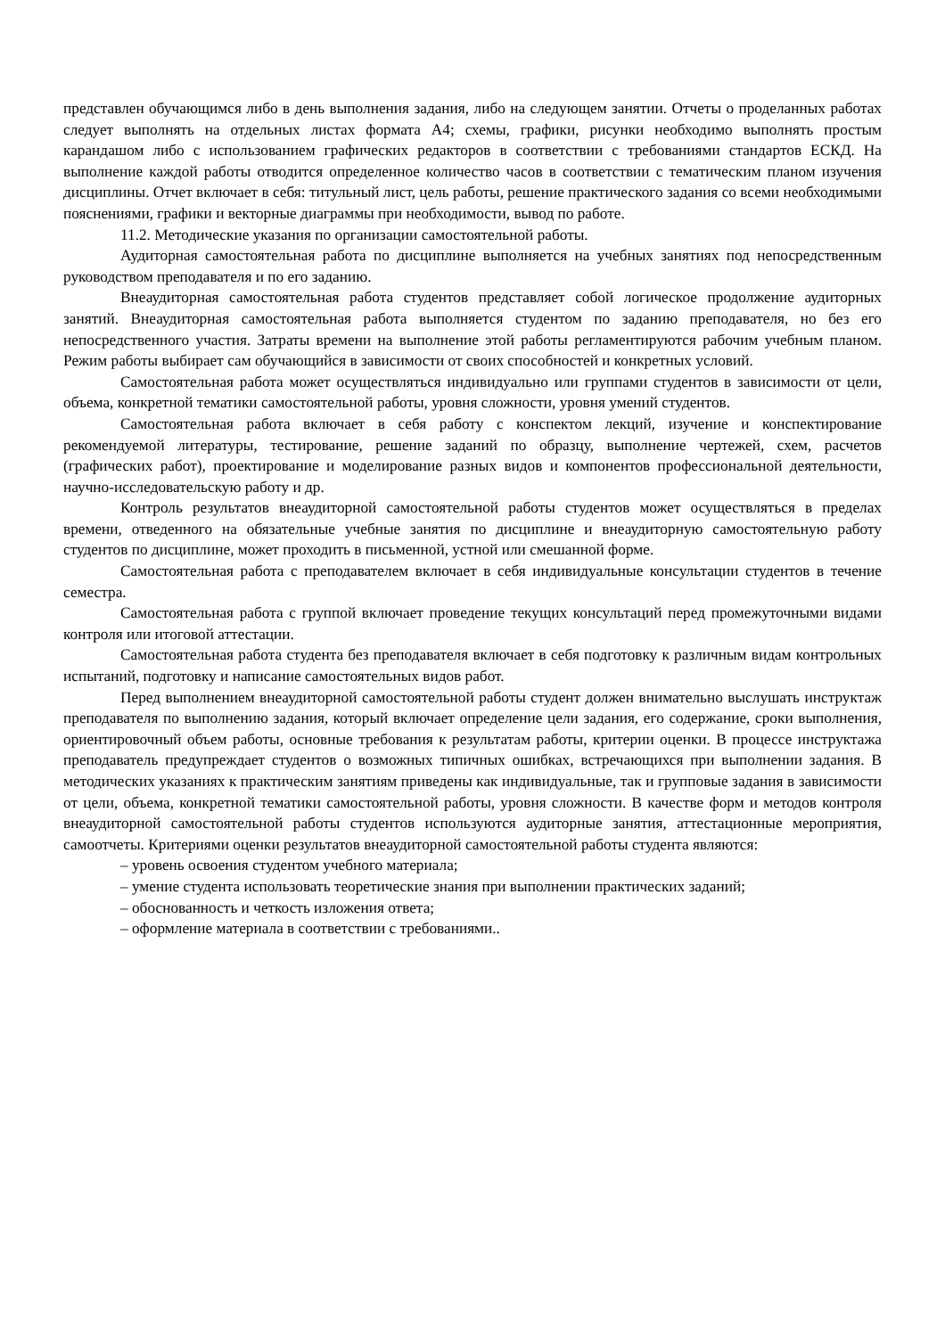представлен обучающимся либо в день выполнения задания, либо на следующем занятии. Отчеты о проделанных работах следует выполнять на отдельных листах формата А4; схемы, графики, рисунки необходимо выполнять простым карандашом либо с использованием графических редакторов в соответствии с требованиями стандартов ЕСКД. На выполнение каждой работы отводится определенное количество часов в соответствии с тематическим планом изучения дисциплины. Отчет включает в себя: титульный лист, цель работы, решение практического задания со всеми необходимыми пояснениями, графики и векторные диаграммы при необходимости, вывод по работе.
11.2. Методические указания по организации самостоятельной работы.
Аудиторная самостоятельная работа по дисциплине выполняется на учебных занятиях под непосредственным руководством преподавателя и по его заданию.
Внеаудиторная самостоятельная работа студентов представляет собой логическое продолжение аудиторных занятий. Внеаудиторная самостоятельная работа выполняется студентом по заданию преподавателя, но без его непосредственного участия. Затраты времени на выполнение этой работы регламентируются рабочим учебным планом. Режим работы выбирает сам обучающийся в зависимости от своих способностей и конкретных условий.
Самостоятельная работа может осуществляться индивидуально или группами студентов в зависимости от цели, объема, конкретной тематики самостоятельной работы, уровня сложности, уровня умений студентов.
Самостоятельная работа включает в себя работу с конспектом лекций, изучение и конспектирование рекомендуемой литературы, тестирование, решение заданий по образцу, выполнение чертежей, схем, расчетов (графических работ), проектирование и моделирование разных видов и компонентов профессиональной деятельности, научно-исследовательскую работу и др.
Контроль результатов внеаудиторной самостоятельной работы студентов может осуществляться в пределах времени, отведенного на обязательные учебные занятия по дисциплине и внеаудиторную самостоятельную работу студентов по дисциплине, может проходить в письменной, устной или смешанной форме.
Самостоятельная работа с преподавателем включает в себя индивидуальные консультации студентов в течение семестра.
Самостоятельная работа с группой включает проведение текущих консультаций перед промежуточными видами контроля или итоговой аттестации.
Самостоятельная работа студента без преподавателя включает в себя подготовку к различным видам контрольных испытаний, подготовку и написание самостоятельных видов работ.
Перед выполнением внеаудиторной самостоятельной работы студент должен внимательно выслушать инструктаж преподавателя по выполнению задания, который включает определение цели задания, его содержание, сроки выполнения, ориентировочный объем работы, основные требования к результатам работы, критерии оценки. В процессе инструктажа преподаватель предупреждает студентов о возможных типичных ошибках, встречающихся при выполнении задания. В методических указаниях к практическим занятиям приведены как индивидуальные, так и групповые задания в зависимости от цели, объема, конкретной тематики самостоятельной работы, уровня сложности. В качестве форм и методов контроля внеаудиторной самостоятельной работы студентов используются аудиторные занятия, аттестационные мероприятия, самоотчеты. Критериями оценки результатов внеаудиторной самостоятельной работы студента являются:
– уровень освоения студентом учебного материала;
– умение студента использовать теоретические знания при выполнении практических заданий;
– обоснованность и четкость изложения ответа;
– оформление материала в соответствии с требованиями..